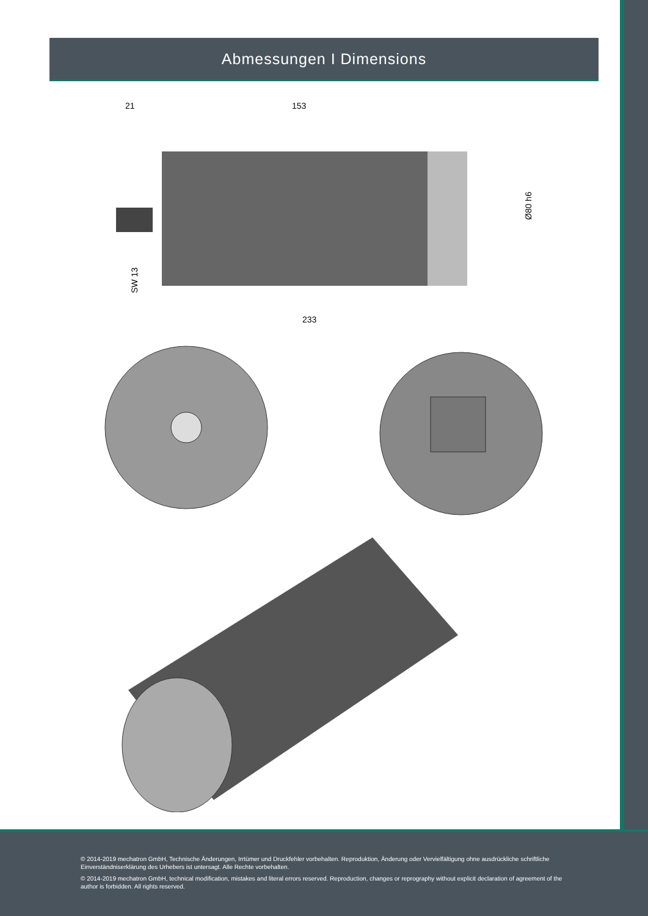Abmessungen I Dimensions
21
153
233
Ø80 h6
SW 13
© 2014-2019 mechatron GmbH, Technische Änderungen, Irrtümer und Druckfehler vorbehalten. Reproduktion, Änderung oder Vervielfältigung ohne ausdrückliche schriftliche Einverständniserklärung des Urhebers ist untersagt. Alle Rechte vorbehalten.
© 2014-2019 mechatron GmbH, technical modification, mistakes and literal errors reserved. Reproduction, changes or reprography without explicit declaration of agreement of the author is forbidden. All rights reserved.